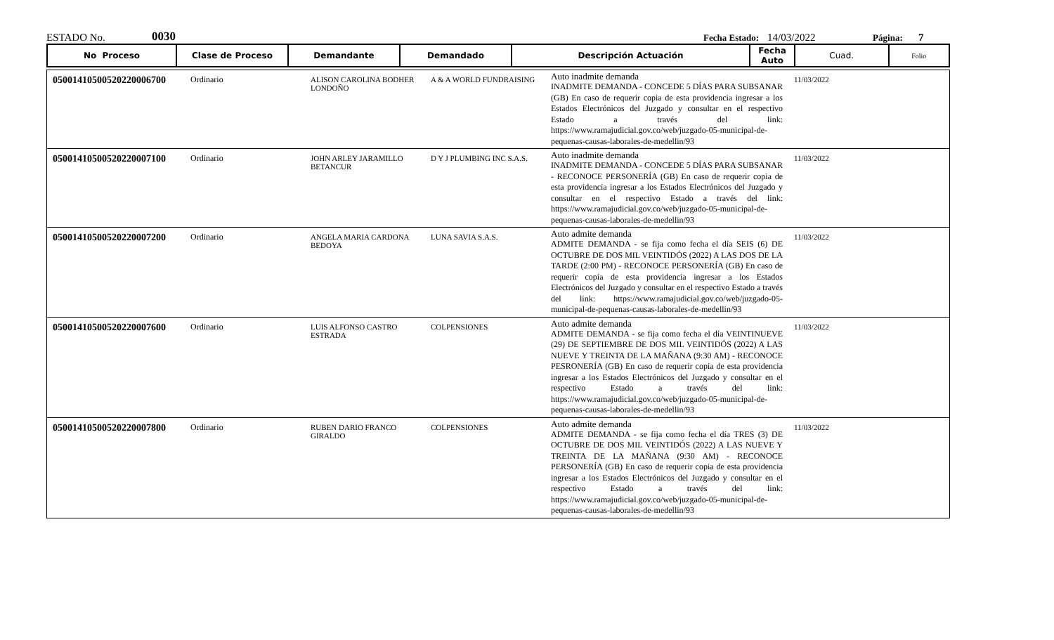ESTADO No. 0030 Fecha Estado: 14/03/2022 Página: 7
| No Proceso | Clase de Proceso | Demandante | Demandado | Descripción Actuación | Fecha Auto | Cuad. | Folio |
| --- | --- | --- | --- | --- | --- | --- | --- |
| 05001410500520220006700 | Ordinario | ALISON CAROLINA BODHER LONDOÑO | A & A WORLD FUNDRAISING | Auto inadmite demanda INADMITE DEMANDA - CONCEDE 5 DÍAS PARA SUBSANAR (GB) En caso de requerir copia de esta providencia ingresar a los Estados Electrónicos del Juzgado y consultar en el respectivo Estado a través del link: https://www.ramajudicial.gov.co/web/juzgado-05-municipal-de-pequenas-causas-laborales-de-medellin/93 | 11/03/2022 | | |
| 05001410500520220007100 | Ordinario | JOHN ARLEY JARAMILLO BETANCUR | D Y J PLUMBING INC S.A.S. | Auto inadmite demanda INADMITE DEMANDA - CONCEDE 5 DÍAS PARA SUBSANAR - RECONOCE PERSONERÍA (GB) En caso de requerir copia de esta providencia ingresar a los Estados Electrónicos del Juzgado y consultar en el respectivo Estado a través del link: https://www.ramajudicial.gov.co/web/juzgado-05-municipal-de-pequenas-causas-laborales-de-medellin/93 | 11/03/2022 | | |
| 05001410500520220007200 | Ordinario | ANGELA MARIA CARDONA BEDOYA | LUNA SAVIA S.A.S. | Auto admite demanda ADMITE DEMANDA - se fija como fecha el día SEIS (6) DE OCTUBRE DE DOS MIL VEINTIDÓS (2022) A LAS DOS DE LA TARDE (2:00 PM) - RECONOCE PERSONERÍA (GB) En caso de requerir copia de esta providencia ingresar a los Estados Electrónicos del Juzgado y consultar en el respectivo Estado a través del link: https://www.ramajudicial.gov.co/web/juzgado-05-municipal-de-pequenas-causas-laborales-de-medellin/93 | 11/03/2022 | | |
| 05001410500520220007600 | Ordinario | LUIS ALFONSO CASTRO ESTRADA | COLPENSIONES | Auto admite demanda ADMITE DEMANDA - se fija como fecha el día VEINTINUEVE (29) DE SEPTIEMBRE DE DOS MIL VEINTIDÓS (2022) A LAS NUEVE Y TREINTA DE LA MAÑANA (9:30 AM) - RECONOCE PESRONERÍA (GB) En caso de requerir copia de esta providencia ingresar a los Estados Electrónicos del Juzgado y consultar en el respectivo Estado a través del link: https://www.ramajudicial.gov.co/web/juzgado-05-municipal-de-pequenas-causas-laborales-de-medellin/93 | 11/03/2022 | | |
| 05001410500520220007800 | Ordinario | RUBEN DARIO FRANCO GIRALDO | COLPENSIONES | Auto admite demanda ADMITE DEMANDA - se fija como fecha el día TRES (3) DE OCTUBRE DE DOS MIL VEINTIDÓS (2022) A LAS NUEVE Y TREINTA DE LA MAÑANA (9:30 AM) - RECONOCE PERSONERÍA (GB) En caso de requerir copia de esta providencia ingresar a los Estados Electrónicos del Juzgado y consultar en el respectivo Estado a través del link: https://www.ramajudicial.gov.co/web/juzgado-05-municipal-de-pequenas-causas-laborales-de-medellin/93 | 11/03/2022 | | |